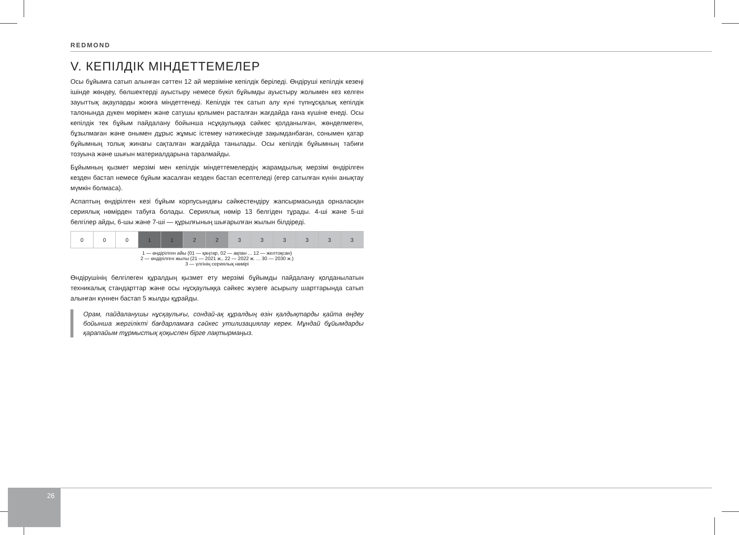REDMOND
V. КЕПІЛДІК МІНДЕТТЕМЕЛЕР
Осы бұйымға сатып алынған сәттен 12 ай мерзіміне кепілдік беріледі. Өндіруші кепілдік кезеңі ішінде жөндеу, бөлшектерді ауыстыру немесе бүкіл бұйымды ауыстыру жолымен кез келген зауыттық ақауларды жоюға міндеттенеді. Кепілдік тек сатып алу күні түпнұсқалық кепілдік талонында дүкен мөрімен және сатушы қолымен расталған жағдайда ғана күшіне енеді. Осы кепілдік тек бұйым пайдалану бойынша нсұқаулыққа сәйкес қолданылған, жөнделмеген, бұзылмаған және онымен дұрыс жұмыс істемеу нәтижесінде зақымданбаған, сонымен қатар бұйымның толық жинағы сақталған жағдайда танылады. Осы кепілдік бұйымның табиғи тозуына және шығын материалдарына таралмайды.
Бұйымның қызмет мерзімі мен кепілдік міндеттемелердің жарамдылық мерзімі өндірілген кезден бастап немесе бұйым жасалған кезден бастап есептеледі (егер сатылған күнін анықтау мүмкін болмаса).
Аспаптың өндірілген кезі бұйым корпусындағы сәйкестендіру жапсырмасында орналасқан сериялық нөмірден табуға болады. Сериялық нөмір 13 белгіден тұрады. 4-ші және 5-ші белгілер айды, 6-шы және 7-ші — құрылғының шығарылған жылын білдіреді.
| 0 | 0 | 0 | 1 | 1 | 2 | 2 | 3 | 3 | 3 | 3 | 3 | 3 |
1 — өндірілген айы (01 — қаңтар, 02 — ақпан ... 12 — желтоқсан)
2 — өндірілген жылы (21 — 2021 ж., 22 — 2022 ж. ... 30 — 2030 ж.)
3 — үлгінің сериялық нөмірі
Өндірушінің белгілеген құралдың қызмет ету мерзімі бұйымды пайдалану қолданылатын техникалық стандарттар және осы нұсқаулыққа сәйкес жүзеге асырылу шарттарында сатып алынған күннен бастап 5 жылды құрайды.
Орам, пайдаланушы нұсқаулығы, сондай-ақ құралдың өзін қалдықтарды қайта өңдеу бойынша жергілікті бағдарламаға сәйкес утилизациялау керек. Мұндай бұйымдарды қарапайым тұрмыстық қоқыспен бірге лақтырмаңыз.
26